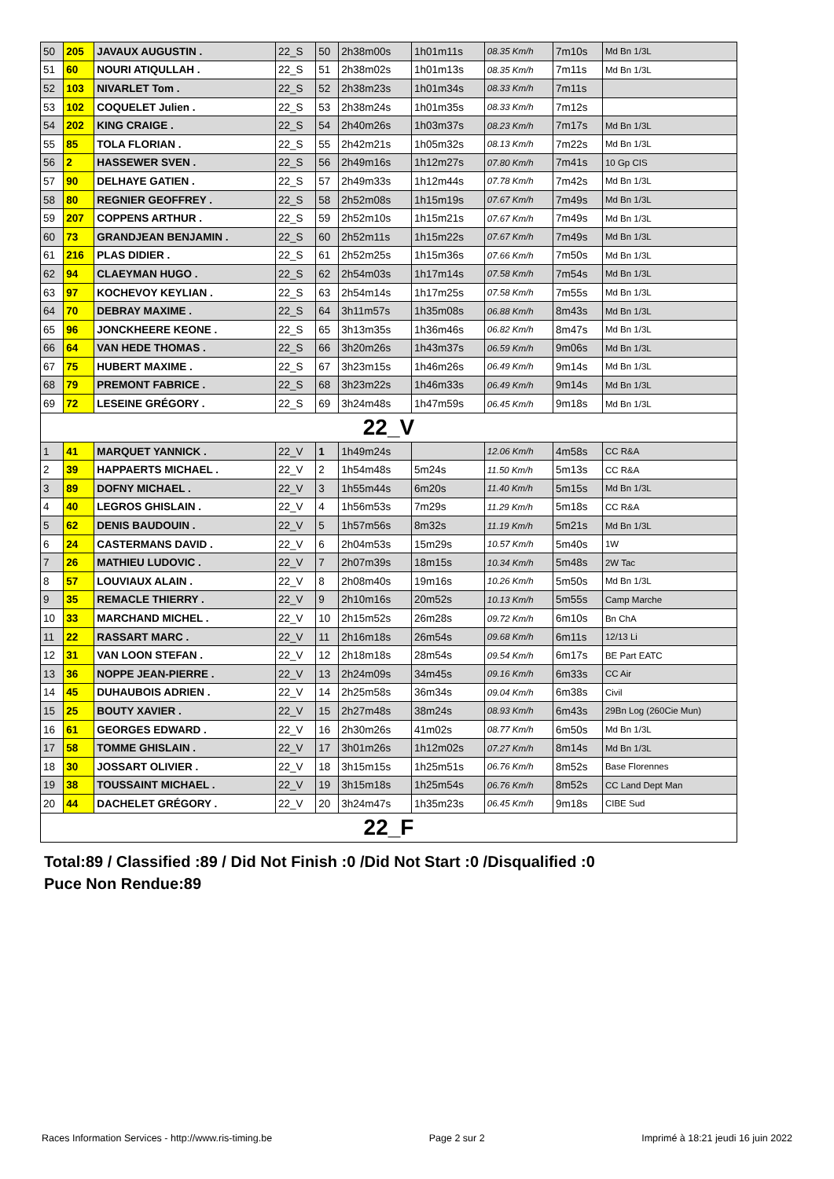| 50 | 205 | JAVAUX AUGUSTIN . | 22_S | 50 | 2h38m00s | 1h01m11s | 08.35 Km/h | 7m10s | Md Bn 1/3L |
| 51 | 60 | NOURI ATIQULLAH . | 22_S | 51 | 2h38m02s | 1h01m13s | 08.35 Km/h | 7m11s | Md Bn 1/3L |
| 52 | 103 | NIVARLET Tom . | 22_S | 52 | 2h38m23s | 1h01m34s | 08.33 Km/h | 7m11s | |
| 53 | 102 | COQUELET Julien . | 22_S | 53 | 2h38m24s | 1h01m35s | 08.33 Km/h | 7m12s | |
| 54 | 202 | KING CRAIGE . | 22_S | 54 | 2h40m26s | 1h03m37s | 08.23 Km/h | 7m17s | Md Bn 1/3L |
| 55 | 85 | TOLA FLORIAN . | 22_S | 55 | 2h42m21s | 1h05m32s | 08.13 Km/h | 7m22s | Md Bn 1/3L |
| 56 | 2 | HASSEWER SVEN . | 22_S | 56 | 2h49m16s | 1h12m27s | 07.80 Km/h | 7m41s | 10 Gp CIS |
| 57 | 90 | DELHAYE GATIEN . | 22_S | 57 | 2h49m33s | 1h12m44s | 07.78 Km/h | 7m42s | Md Bn 1/3L |
| 58 | 80 | REGNIER GEOFFREY . | 22_S | 58 | 2h52m08s | 1h15m19s | 07.67 Km/h | 7m49s | Md Bn 1/3L |
| 59 | 207 | COPPENS ARTHUR . | 22_S | 59 | 2h52m10s | 1h15m21s | 07.67 Km/h | 7m49s | Md Bn 1/3L |
| 60 | 73 | GRANDJEAN BENJAMIN . | 22_S | 60 | 2h52m11s | 1h15m22s | 07.67 Km/h | 7m49s | Md Bn 1/3L |
| 61 | 216 | PLAS DIDIER . | 22_S | 61 | 2h52m25s | 1h15m36s | 07.66 Km/h | 7m50s | Md Bn 1/3L |
| 62 | 94 | CLAEYMAN HUGO . | 22_S | 62 | 2h54m03s | 1h17m14s | 07.58 Km/h | 7m54s | Md Bn 1/3L |
| 63 | 97 | KOCHEVOY KEYLIAN . | 22_S | 63 | 2h54m14s | 1h17m25s | 07.58 Km/h | 7m55s | Md Bn 1/3L |
| 64 | 70 | DEBRAY MAXIME . | 22_S | 64 | 3h11m57s | 1h35m08s | 06.88 Km/h | 8m43s | Md Bn 1/3L |
| 65 | 96 | JONCKHEERE KEONE . | 22_S | 65 | 3h13m35s | 1h36m46s | 06.82 Km/h | 8m47s | Md Bn 1/3L |
| 66 | 64 | VAN HEDE THOMAS . | 22_S | 66 | 3h20m26s | 1h43m37s | 06.59 Km/h | 9m06s | Md Bn 1/3L |
| 67 | 75 | HUBERT MAXIME . | 22_S | 67 | 3h23m15s | 1h46m26s | 06.49 Km/h | 9m14s | Md Bn 1/3L |
| 68 | 79 | PREMONT FABRICE . | 22_S | 68 | 3h23m22s | 1h46m33s | 06.49 Km/h | 9m14s | Md Bn 1/3L |
| 69 | 72 | LESEINE GRÉGORY . | 22_S | 69 | 3h24m48s | 1h47m59s | 06.45 Km/h | 9m18s | Md Bn 1/3L |
| 22_V | | | | | | | | | |
| 1 | 41 | MARQUET YANNICK . | 22_V | 1 | 1h49m24s | | 12.06 Km/h | 4m58s | CC R&A |
| 2 | 39 | HAPPAERTS MICHAEL . | 22_V | 2 | 1h54m48s | 5m24s | 11.50 Km/h | 5m13s | CC R&A |
| 3 | 89 | DOFNY MICHAEL . | 22_V | 3 | 1h55m44s | 6m20s | 11.40 Km/h | 5m15s | Md Bn 1/3L |
| 4 | 40 | LEGROS GHISLAIN . | 22_V | 4 | 1h56m53s | 7m29s | 11.29 Km/h | 5m18s | CC R&A |
| 5 | 62 | DENIS BAUDOUIN . | 22_V | 5 | 1h57m56s | 8m32s | 11.19 Km/h | 5m21s | Md Bn 1/3L |
| 6 | 24 | CASTERMANS DAVID . | 22_V | 6 | 2h04m53s | 15m29s | 10.57 Km/h | 5m40s | 1W |
| 7 | 26 | MATHIEU LUDOVIC . | 22_V | 7 | 2h07m39s | 18m15s | 10.34 Km/h | 5m48s | 2W Tac |
| 8 | 57 | LOUVIAUX ALAIN . | 22_V | 8 | 2h08m40s | 19m16s | 10.26 Km/h | 5m50s | Md Bn 1/3L |
| 9 | 35 | REMACLE THIERRY . | 22_V | 9 | 2h10m16s | 20m52s | 10.13 Km/h | 5m55s | Camp Marche |
| 10 | 33 | MARCHAND MICHEL . | 22_V | 10 | 2h15m52s | 26m28s | 09.72 Km/h | 6m10s | Bn ChA |
| 11 | 22 | RASSART MARC . | 22_V | 11 | 2h16m18s | 26m54s | 09.68 Km/h | 6m11s | 12/13 Li |
| 12 | 31 | VAN LOON STEFAN . | 22_V | 12 | 2h18m18s | 28m54s | 09.54 Km/h | 6m17s | BE Part EATC |
| 13 | 36 | NOPPE JEAN-PIERRE . | 22_V | 13 | 2h24m09s | 34m45s | 09.16 Km/h | 6m33s | CC Air |
| 14 | 45 | DUHAUBOIS ADRIEN . | 22_V | 14 | 2h25m58s | 36m34s | 09.04 Km/h | 6m38s | Civil |
| 15 | 25 | BOUTY XAVIER . | 22_V | 15 | 2h27m48s | 38m24s | 08.93 Km/h | 6m43s | 29Bn Log (260Cie Mun) |
| 16 | 61 | GEORGES EDWARD . | 22_V | 16 | 2h30m26s | 41m02s | 08.77 Km/h | 6m50s | Md Bn 1/3L |
| 17 | 58 | TOMME GHISLAIN . | 22_V | 17 | 3h01m26s | 1h12m02s | 07.27 Km/h | 8m14s | Md Bn 1/3L |
| 18 | 30 | JOSSART OLIVIER . | 22_V | 18 | 3h15m15s | 1h25m51s | 06.76 Km/h | 8m52s | Base Florennes |
| 19 | 38 | TOUSSAINT MICHAEL . | 22_V | 19 | 3h15m18s | 1h25m54s | 06.76 Km/h | 8m52s | CC Land Dept Man |
| 20 | 44 | DACHELET GRÉGORY . | 22_V | 20 | 3h24m47s | 1h35m23s | 06.45 Km/h | 9m18s | CIBE Sud |
| 22_F | | | | | | | | | |
Total:89 / Classified :89 / Did Not Finish :0 /Did Not Start :0 /Disqualified :0
Puce Non Rendue:89
Races Information Services - http://www.ris-timing.be Page 2 sur 2 Imprimé à 18:21 jeudi 16 juin 2022